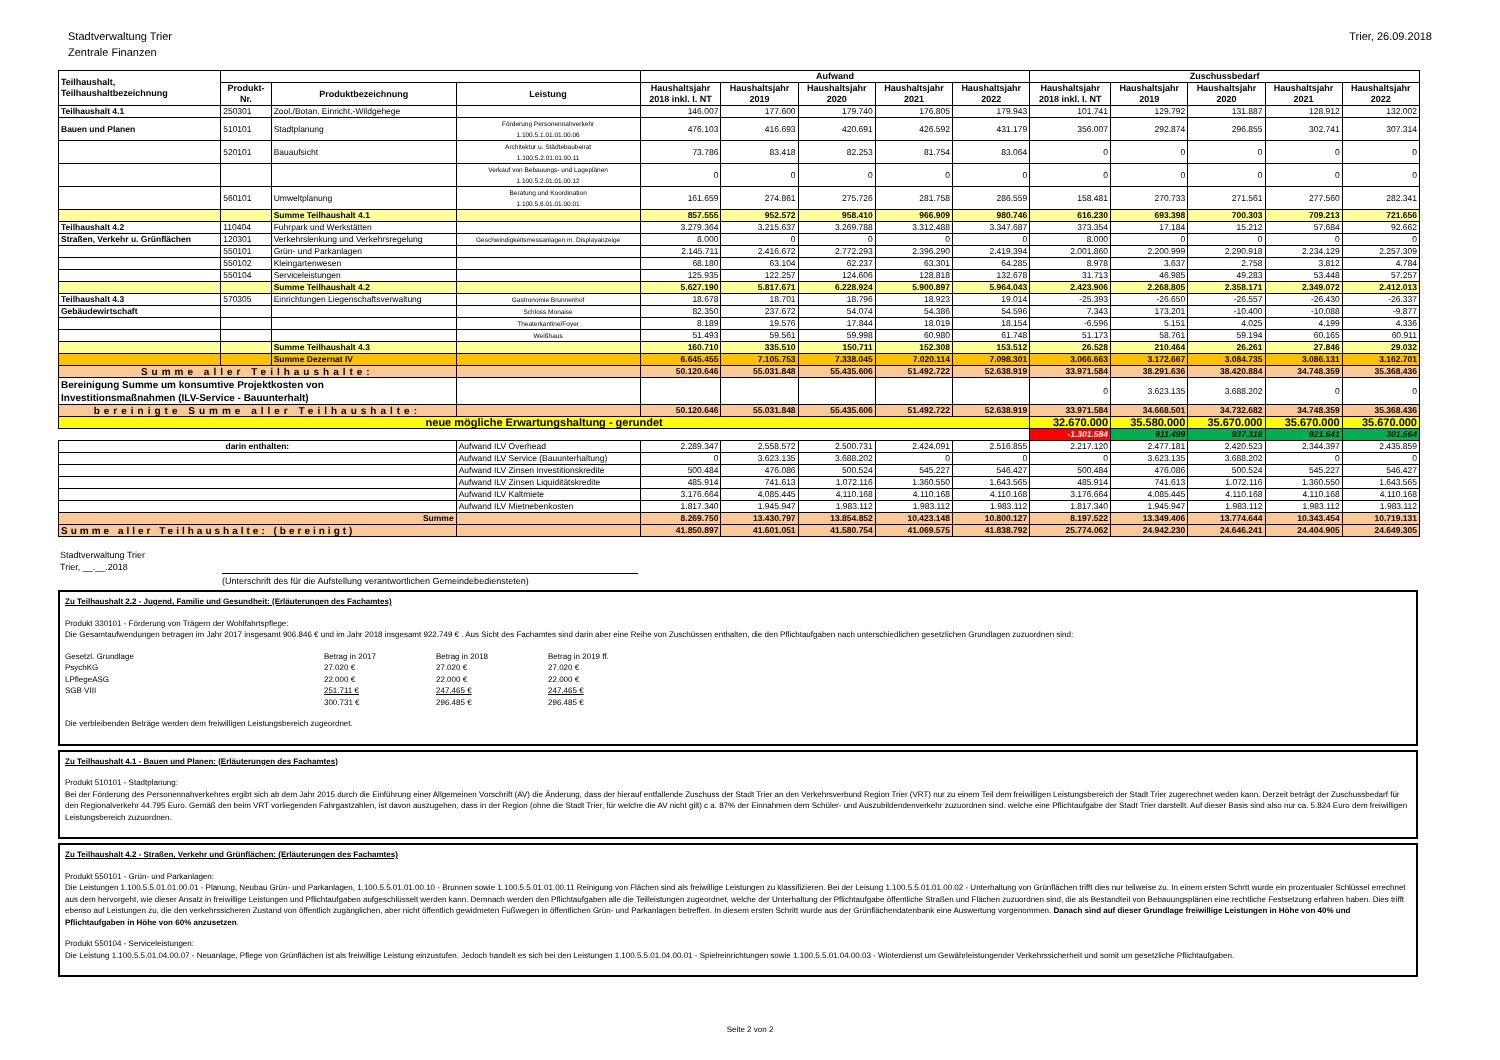Stadtverwaltung Trier
Zentrale Finanzen
Trier, 26.09.2018
| Teilhaushalt, Teilhaushaltbezeichnung | | | | Aufwand | | | | | Zuschussbedarf | | | | |
| --- | --- | --- | --- | --- | --- | --- | --- | --- | --- | --- | --- | --- | --- |
| | Produkt- Nr. | Produktbezeichnung | Leistung | Haushaltsjahr 2018 inkl. I. NT | Haushaltsjahr 2019 | Haushaltsjahr 2020 | Haushaltsjahr 2021 | Haushaltsjahr 2022 | Haushaltsjahr 2018 inkl. I. NT | Haushaltsjahr 2019 | Haushaltsjahr 2020 | Haushaltsjahr 2021 | Haushaltsjahr 2022 |
| Teilhaushalt 4.1 | 250301 | Zool./Botan. Einricht.-Wildgehege | | 146.007 | 177.600 | 179.740 | 176.805 | 179.943 | 101.741 | 129.792 | 131.887 | 128.912 | 132.002 |
| Bauen und Planen | 510101 | Stadtplanung | Förderung Personennahverkehr 1.100.5.1.01.01.00.06 | 476.103 | 416.693 | 420.691 | 426.592 | 431.179 | 356.007 | 292.874 | 296.855 | 302.741 | 307.314 |
| | 520101 | Bauaufsicht | Architektur u. Städtebaubeirat 1.100.5.2.01.01.00.11 | 73.786 | 83.418 | 82.253 | 81.754 | 83.064 | 0 | 0 | 0 | 0 | 0 |
| | | | Verkauf von Bebauungs- und Lageplänen 1.100.5.2.01.01.00.12 | 0 | 0 | 0 | 0 | 0 | 0 | 0 | 0 | 0 | 0 |
| | 560101 | Umweltplanung | Beratung und Koordination 1.100.5.6.01.01.00.01 | 161.659 | 274.861 | 275.726 | 281.758 | 286.559 | 158.481 | 270.733 | 271.561 | 277.560 | 282.341 |
| | | Summe Teilhaushalt 4.1 | | 857.555 | 952.572 | 958.410 | 966.909 | 980.746 | 616.230 | 693.398 | 700.303 | 709.213 | 721.656 |
| Teilhaushalt 4.2 | 110404 | Fuhrpark und Werkstätten | | 3.279.364 | 3.215.637 | 3.269.788 | 3.312.488 | 3.347.687 | 373.354 | 17.184 | 15.212 | 57.684 | 92.662 |
| Straßen, Verkehr u. Grünflächen | 120301 | Verkehrslenkung und Verkehrsregelung | Geschwindigkeitsmessanlagen m. Displayanzeige | 8.000 | 0 | 0 | 0 | 0 | 8.000 | 0 | 0 | 0 | 0 |
| | 550101 | Grün- und Parkanlagen | | 2.145.711 | 2.416.672 | 2.772.293 | 2.396.290 | 2.419.394 | 2.001.860 | 2.200.999 | 2.290.918 | 2.234.129 | 2.257.309 |
| | 550102 | Kleingartenwesen | | 68.180 | 63.104 | 62.237 | 63.301 | 64.285 | 8.978 | 3.637 | 2.758 | 3.812 | 4.784 |
| | 550104 | Serviceleistungen | | 125.935 | 122.257 | 124.606 | 128.818 | 132.678 | 31.713 | 46.985 | 49.283 | 53.448 | 57.257 |
| | | Summe Teilhaushalt 4.2 | | 5.627.190 | 5.817.671 | 6.228.924 | 5.900.897 | 5.964.043 | 2.423.906 | 2.268.805 | 2.358.171 | 2.349.072 | 2.412.013 |
| Teilhaushalt 4.3 | 570305 | Einrichtungen Liegenschaftsverwaltung | Gastronomie Brunnenhof | 18.678 | 18.701 | 18.796 | 18.923 | 19.014 | -25.393 | -26.650 | -26.557 | -26.430 | -26.337 |
| Gebäudewirtschaft | | | Schloss Monaise | 82.350 | 237.672 | 54.074 | 54.386 | 54.596 | 7.343 | 173.201 | -10.400 | -10.088 | -9.877 |
| | | | Theaterkantine/Foyer | 8.189 | 19.576 | 17.844 | 18.019 | 18.154 | -6.596 | 5.151 | 4.025 | 4.199 | 4.336 |
| | | | Weißhaus | 51.493 | 59.561 | 59.998 | 60.980 | 61.748 | 51.173 | 58.761 | 59.194 | 60.165 | 60.911 |
| | | Summe Teilhaushalt 4.3 | | 160.710 | 335.510 | 150.711 | 152.308 | 153.512 | 26.528 | 210.464 | 26.261 | 27.846 | 29.032 |
| | | Summe Dezernat IV | | 6.645.455 | 7.105.753 | 7.338.045 | 7.020.114 | 7.098.301 | 3.066.663 | 3.172.667 | 3.084.735 | 3.086.131 | 3.162.701 |
| Summe aller Teilhaushalte: | | | | 50.120.646 | 55.031.848 | 55.435.606 | 51.492.722 | 52.638.919 | 33.971.584 | 38.291.636 | 38.420.884 | 34.748.359 | 35.368.436 |
| Bereinigung Summe um konsumtive Projektkosten von Investitionsmaßnahmen (ILV-Service - Bauunterhalt) | | | | | | | | | 0 | 3.623.135 | 3.688.202 | 0 | 0 |
| bereinigte Summe aller Teilhaushalte: | | | | 50.120.646 | 55.031.848 | 55.435.606 | 51.492.722 | 52.638.919 | 33.971.584 | 34.668.501 | 34.732.682 | 34.748.359 | 35.368.436 |
| neue mögliche Erwartungshaltung - gerundet | | | | | | | | | 32.670.000 | 35.580.000 | 35.670.000 | 35.670.000 | 35.670.000 |
| | | | | | | | | | -1.301.584 | 911.499 | 937.318 | 921.641 | 301.564 |
| darin enthalten: | | | Aufwand ILV Overhead | 2.289.347 | 2.558.572 | 2.500.731 | 2.424.091 | 2.516.855 | 2.217.120 | 2.477.181 | 2.420.523 | 2.344.397 | 2.435.859 |
| | | | Aufwand ILV Service (Bauunterhaltung) | 0 | 3.623.135 | 3.688.202 | 0 | 0 | 0 | 3.623.135 | 3.688.202 | 0 | 0 |
| | | | Aufwand ILV Zinsen Investitionskredite | 500.484 | 476.086 | 500.524 | 545.227 | 546.427 | 500.484 | 476.086 | 500.524 | 545.227 | 546.427 |
| | | | Aufwand ILV Zinsen Liquiditätskredite | 485.914 | 741.613 | 1.072.116 | 1.360.550 | 1.643.565 | 485.914 | 741.613 | 1.072.116 | 1.360.550 | 1.643.565 |
| | | | Aufwand ILV Kaltmiete | 3.176.664 | 4.085.445 | 4.110.168 | 4.110.168 | 4.110.168 | 3.176.664 | 4.085.445 | 4.110.168 | 4.110.168 | 4.110.168 |
| | | | Aufwand ILV Mietnebenkosten | 1.817.340 | 1.945.947 | 1.983.112 | 1.983.112 | 1.983.112 | 1.817.340 | 1.945.947 | 1.983.112 | 1.983.112 | 1.983.112 |
| Summe | | | | 8.269.750 | 13.430.797 | 13.854.852 | 10.423.148 | 10.800.127 | 8.197.522 | 13.349.406 | 13.774.644 | 10.343.454 | 10.719.131 |
| Summe aller Teilhaushalte: (bereinigt) | | | | 41.850.897 | 41.601.051 | 41.580.754 | 41.069.575 | 41.838.792 | 25.774.062 | 24.942.230 | 24.646.241 | 24.404.905 | 24.649.305 |
Stadtverwaltung Trier
Trier, __.__.2018
(Unterschrift des für die Aufstellung verantwortlichen Gemeindebediensteten)
Zu Teilhaushalt 2.2 - Jugend, Familie und Gesundheit: (Erläuterungen des Fachamtes)
Produkt 330101 - Förderung von Trägern der Wohlfahrtspflege:
Die Gesamtaufwendungen betragen im Jahr 2017 insgesamt 906.846 € und im Jahr 2018 insgesamt 922.749 € . Aus Sicht des Fachamtes sind darin aber eine Reihe von Zuschüssen enthalten, die den Pflichtaufgaben nach unterschiedlichen gesetzlichen Grundlagen zuzuordnen sind:
| Gesetzl. Grundlage | Betrag in 2017 | Betrag in 2018 | Betrag in 2019 ff. |
| PsychKG | 27.020 € | 27.020 € | 27.020 € |
| LPflegeASG | 22.000 € | 22.000 € | 22.000 € |
| SGB VIII | 251.711 € | 247.465 € | 247.465 € |
| | 300.731 € | 296.485 € | 296.485 € |
Die verbleibenden Beträge werden dem freiwilligen Leistungsbereich zugeordnet.
Zu Teilhaushalt 4.1 - Bauen und Planen: (Erläuterungen des Fachamtes)
Produkt 510101 - Stadtplanung:
Bei der Förderung des Personennahverkehres ergibt sich ab dem Jahr 2015 durch die Einführung einer Allgemeinen Vorschrift (AV) die Änderung, dass der hierauf entfallende Zuschuss der Stadt Trier an den Verkehrsverbund Region Trier (VRT) nur zu einem Teil dem freiwilligen Leistungsbereich der Stadt Trier zugerechnet weden kann. Derzeit beträgt der Zuschussbedarf für den Regionalverkehr 44.795 Euro. Gemäß den beim VRT vorliegenden Fahrgastzahlen, ist davon auszugehen, dass in der Region (ohne die Stadt Trier, für welche die AV nicht gilt) c a. 87% der Einnahmen dem Schüler- und Auszubildendenverkehr zuzuordnen sind. welche eine Pflichtaufgabe der Stadt Trier darstellt. Auf dieser Basis sind also nur ca. 5.824 Euro dem freiwilligen Leistungsbereich zuzuordnen.
Zu Teilhaushalt 4.2 - Straßen, Verkehr und Grünflächen: (Erläuterungen des Fachamtes)
Produkt 550101 - Grün- und Parkanlagen:
Die Leistungen 1.100.5.5.01.01.00.01 - Planung, Neubau Grün- und Parkanlagen, 1.100.5.5.01.01.00.10 - Brunnen sowie 1.100.5.5.01.01.00.11 Reinigung von Flächen sind als freiwillige Leistungen zu klassifizieren. Bei der Leisung 1.100.5.5.01.01.00.02 - Unterhaltung von Grünflächen trifft dies nur teilweise zu. In einem ersten Schrtt wurde ein prozentualer Schlüssel errechnet aus dem hervorgeht, wie dieser Ansatz in freiwillige Leistungen und Pflichtaufgaben aufgeschlüsselt werden kann. Demnach werden den Pflichtaufgaben alle die Teilleistungen zugeordnet, welche der Unterhaltung der Pflichtaufgabe öffentliche Straßen und Flächen zuzuordnen sind, die als Bestandteil von Bebauungsplänen eine rechtliche Festsetzung erfahren haben. Dies trifft ebenso auf Leistungen zu, die den verkehrssicheren Zustand von öffentlich zugänglichen, aber nicht öffentlich gewidmeten Fußwegen in öffentlichen Grün- und Parkanlagen betreffen. In diesem ersten Schritt wurde aus der Grünflächendatenbank eine Auswertung vorgenommen. Danach sind auf dieser Grundlage freiwillige Leistungen in Höhe von 40% und Pflichtaufgaben in Höhe von 60% anzusetzen.
Produkt 550104 - Serviceleistungen:
Die Leistung 1.100.5.5.01.04.00.07 - Neuanlage, Pflege von Grünflächen ist als freiwillige Leistung einzustufen. Jedoch handelt es sich bei den Leistungen 1.100.5.5.01.04.00.01 - Spielreinrichtungen sowie 1.100.5.5.01.04.00.03 - Winterdienst um Gewährleistungender Verkehrssicherheit und somit um gesetzliche Pflichtaufgaben.
Seite 2 von 2